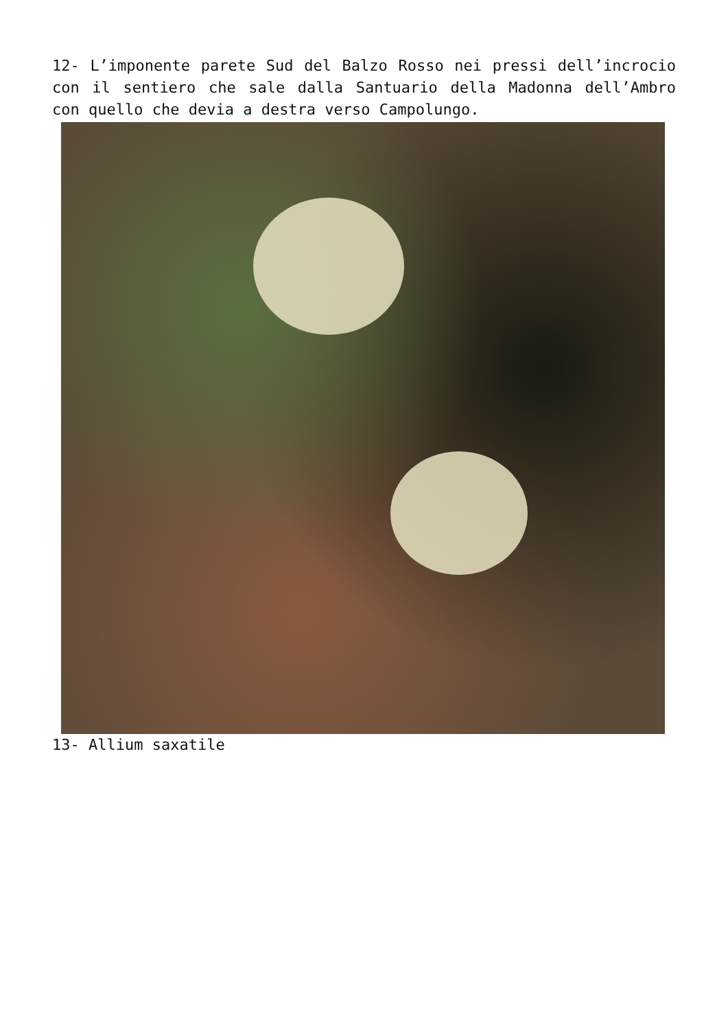12- L’imponente parete Sud del Balzo Rosso nei pressi dell’incrocio con il sentiero che sale dalla Santuario della Madonna dell’Ambro con quello che devia a destra verso Campolungo.
13- Allium saxatile